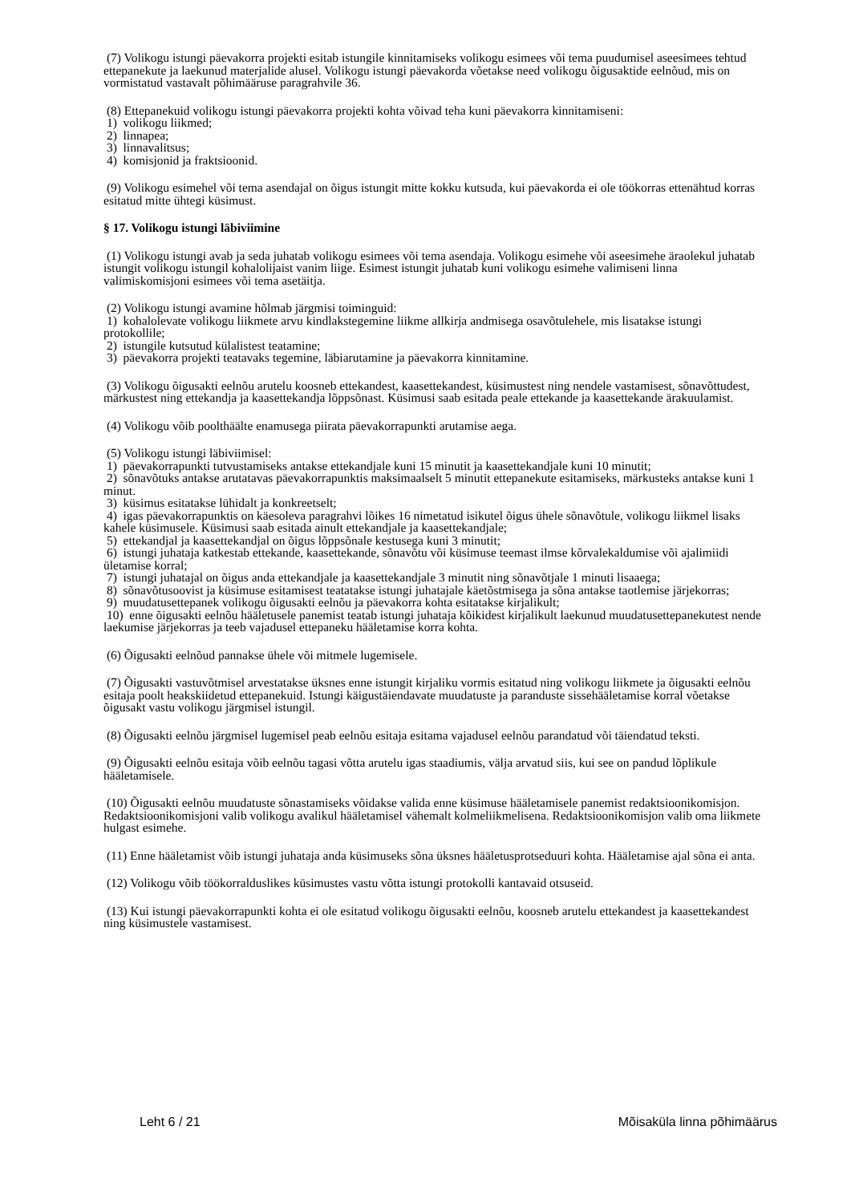(7) Volikogu istungi päevakorra projekti esitab istungile kinnitamiseks volikogu esimees või tema puudumisel aseesimees tehtud ettepanekute ja laekunud materjalide alusel. Volikogu istungi päevakorda võetakse need volikogu õigusaktide eelnõud, mis on vormistatud vastavalt põhimääruse paragrahvile 36.
(8) Ettepanekuid volikogu istungi päevakorra projekti kohta võivad teha kuni päevakorra kinnitamiseni:
1) volikogu liikmed;
2) linnapea;
3) linnavalitsus;
4) komisjonid ja fraktsioonid.
(9) Volikogu esimehel või tema asendajal on õigus istungit mitte kokku kutsuda, kui päevakorda ei ole töökorras ettenähtud korras esitatud mitte ühtegi küsimust.
§ 17. Volikogu istungi läbiviimine
(1) Volikogu istungi avab ja seda juhatab volikogu esimees või tema asendaja. Volikogu esimehe või aseesimehe äraolekul juhatab istungit volikogu istungil kohalolijaist vanim liige. Esimest istungit juhatab kuni volikogu esimehe valimiseni linna valimiskomisjoni esimees või tema asetäitja.
(2) Volikogu istungi avamine hõlmab järgmisi toiminguid:
1) kohalolevate volikogu liikmete arvu kindlakstegemine liikme allkirja andmisega osavõtulehele, mis lisatakse istungi protokollile;
2) istungile kutsutud külalistest teatamine;
3) päevakorra projekti teatavaks tegemine, läbiarutamine ja päevakorra kinnitamine.
(3) Volikogu õigusakti eelnõu arutelu koosneb ettekandest, kaasettekandest, küsimustest ning nendele vastamisest, sõnavõttudest, märkustest ning ettekandja ja kaasettekandja lõppsõnast. Küsimusi saab esitada peale ettekande ja kaasettekande ärakuulamist.
(4) Volikogu võib poolthäälte enamusega piirata päevakorrapunkti arutamise aega.
(5) Volikogu istungi läbiviimisel:
1) päevakorrapunkti tutvustamiseks antakse ettekandjale kuni 15 minutit ja kaasettekandjale kuni 10 minutit;
2) sõnavõtuks antakse arutatavas päevakorrapunktis maksimaalselt 5 minutit ettepanekute esitamiseks, märkusteks antakse kuni 1 minut.
3) küsimus esitatakse lühidalt ja konkreetselt;
4) igas päevakorrapunktis on käesoleva paragrahvi lõikes 16 nimetatud isikutel õigus ühele sõnavõtule, volikogu liikmel lisaks kahele küsimusele. Küsimusi saab esitada ainult ettekandjale ja kaasettekandjale;
5) ettekandjal ja kaasettekandjal on õigus lõppsõnale kestusega kuni 3 minutit;
6) istungi juhataja katkestab ettekande, kaasettekande, sõnavõtu või küsimuse teemast ilmse kõrvalekaldumise või ajalimiidi ületamise korral;
7) istungi juhatajal on õigus anda ettekandjale ja kaasettekandjale 3 minutit ning sõnavõtjale 1 minuti lisaaega;
8) sõnavõtusoovist ja küsimuse esitamisest teatatakse istungi juhatajale käetõstmisega ja sõna antakse taotlemise järjekorras;
9) muudatusettepanek volikogu õigusakti eelnõu ja päevakorra kohta esitatakse kirjalikult;
10) enne õigusakti eelnõu hääletusele panemist teatab istungi juhataja kõikidest kirjalikult laekunud muudatusettepanekutest nende laekumise järjekorras ja teeb vajadusel ettepaneku hääletamise korra kohta.
(6) Õigusakti eelnõud pannakse ühele või mitmele lugemisele.
(7) Õigusakti vastuvõtmisel arvestatakse üksnes enne istungit kirjaliku vormis esitatud ning volikogu liikmete ja õigusakti eelnõu esitaja poolt heakskiidetud ettepanekuid. Istungi käigustäiendavate muudatuste ja paranduste sissehääletamise korral võetakse õigusakt vastu volikogu järgmisel istungil.
(8) Õigusakti eelnõu järgmisel lugemisel peab eelnõu esitaja esitama vajadusel eelnõu parandatud või täiendatud teksti.
(9) Õigusakti eelnõu esitaja võib eelnõu tagasi võtta arutelu igas staadiumis, välja arvatud siis, kui see on pandud lõplikule hääletamisele.
(10) Õigusakti eelnõu muudatuste sõnastamiseks võidakse valida enne küsimuse hääletamisele panemist redaktsioonikomisjon. Redaktsioonikomisjoni valib volikogu avalikul hääletamisel vähemalt kolmeliikmelisena. Redaktsioonikomisjon valib oma liikmete hulgast esimehe.
(11) Enne hääletamist võib istungi juhataja anda küsimuseks sõna üksnes hääletusprotseduuri kohta. Hääletamise ajal sõna ei anta.
(12) Volikogu võib töökorralduslikes küsimustes vastu võtta istungi protokolli kantavaid otsuseid.
(13) Kui istungi päevakorrapunkti kohta ei ole esitatud volikogu õigusakti eelnõu, koosneb arutelu ettekandest ja kaasettekandest ning küsimustele vastamisest.
Leht 6 / 21 Mõisaküla linna põhimäärus